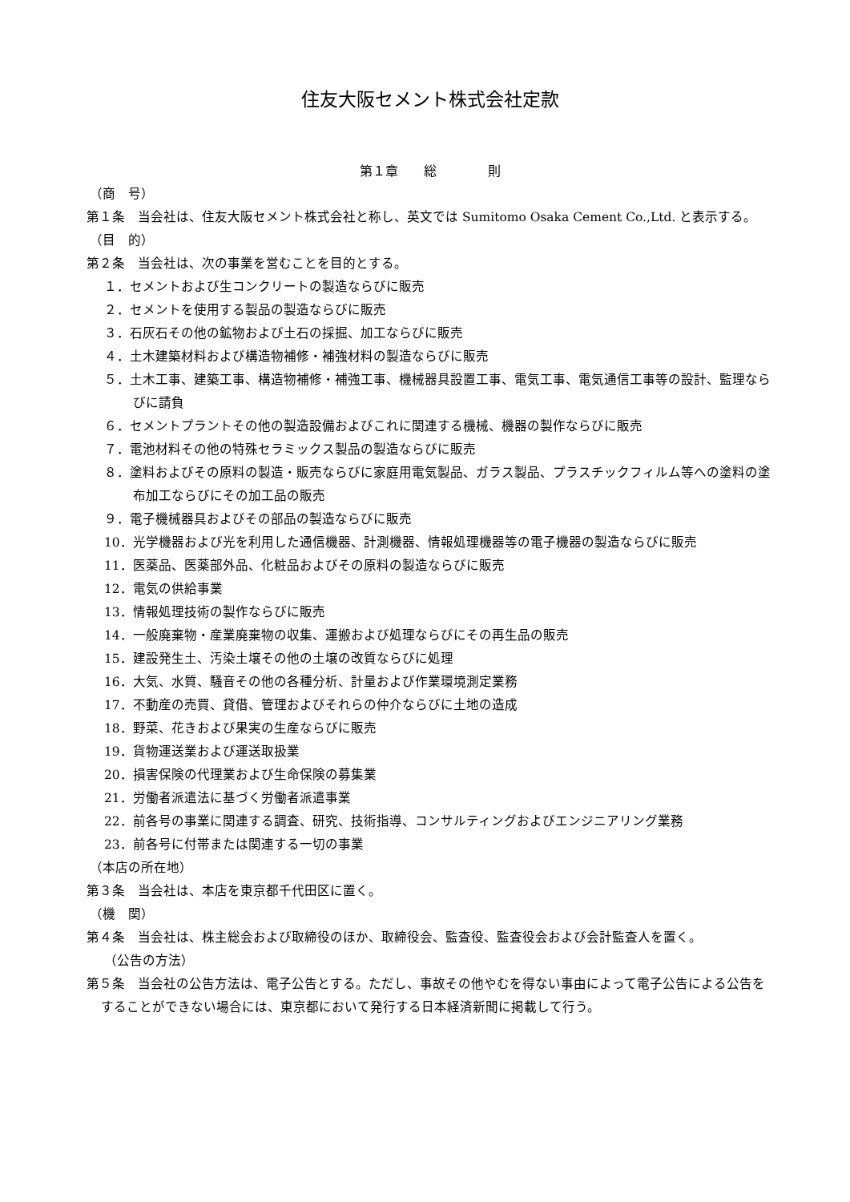住友大阪セメント株式会社定款
第１章　　総　　　　則
（商　号）
第１条　当会社は、住友大阪セメント株式会社と称し、英文では Sumitomo Osaka Cement Co.,Ltd. と表示する。
（目　的）
第２条　当会社は、次の事業を営むことを目的とする。
１．セメントおよび生コンクリートの製造ならびに販売
２．セメントを使用する製品の製造ならびに販売
３．石灰石その他の鉱物および土石の採掘、加工ならびに販売
４．土木建築材料および構造物補修・補強材料の製造ならびに販売
５．土木工事、建築工事、構造物補修・補強工事、機械器具設置工事、電気工事、電気通信工事等の設計、監理ならびに請負
６．セメントプラントその他の製造設備およびこれに関連する機械、機器の製作ならびに販売
７．電池材料その他の特殊セラミックス製品の製造ならびに販売
８．塗料およびその原料の製造・販売ならびに家庭用電気製品、ガラス製品、プラスチックフィルム等への塗料の塗布加工ならびにその加工品の販売
９．電子機械器具およびその部品の製造ならびに販売
10．光学機器および光を利用した通信機器、計測機器、情報処理機器等の電子機器の製造ならびに販売
11．医薬品、医薬部外品、化粧品およびその原料の製造ならびに販売
12．電気の供給事業
13．情報処理技術の製作ならびに販売
14．一般廃棄物・産業廃棄物の収集、運搬および処理ならびにその再生品の販売
15．建設発生土、汚染土壌その他の土壌の改質ならびに処理
16．大気、水質、騒音その他の各種分析、計量および作業環境測定業務
17．不動産の売買、貸借、管理およびそれらの仲介ならびに土地の造成
18．野菜、花きおよび果実の生産ならびに販売
19．貨物運送業および運送取扱業
20．損害保険の代理業および生命保険の募集業
21．労働者派遣法に基づく労働者派遣事業
22．前各号の事業に関連する調査、研究、技術指導、コンサルティングおよびエンジニアリング業務
23．前各号に付帯または関連する一切の事業
（本店の所在地）
第３条　当会社は、本店を東京都千代田区に置く。
（機　関）
第４条　当会社は、株主総会および取締役のほか、取締役会、監査役、監査役会および会計監査人を置く。
（公告の方法）
第５条　当会社の公告方法は、電子公告とする。ただし、事故その他やむを得ない事由によって電子公告による公告をすることができない場合には、東京都において発行する日本経済新聞に掲載して行う。